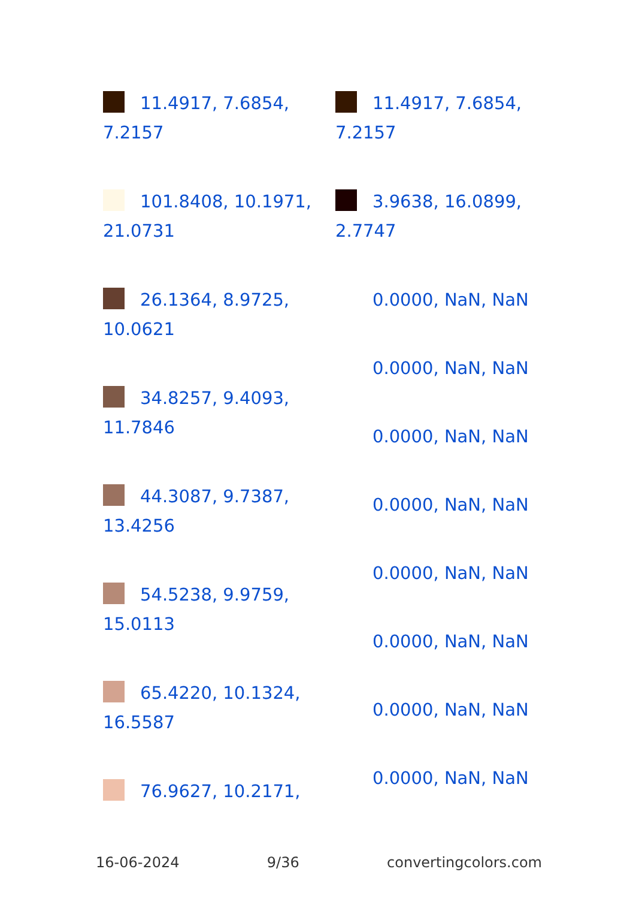11.4917, 7.6854, 7.2157
101.8408, 10.1971, 21.0731
26.1364, 8.9725, 10.0621
34.8257, 9.4093, 11.7846
44.3087, 9.7387, 13.4256
54.5238, 9.9759, 15.0113
65.4220, 10.1324, 16.5587
76.9627, 10.2171,
11.4917, 7.6854, 7.2157
3.9638, 16.0899, 2.7747
0.0000, NaN, NaN
0.0000, NaN, NaN
0.0000, NaN, NaN
0.0000, NaN, NaN
0.0000, NaN, NaN
0.0000, NaN, NaN
0.0000, NaN, NaN
0.0000, NaN, NaN
16-06-2024 9/36 convertingcolors.com